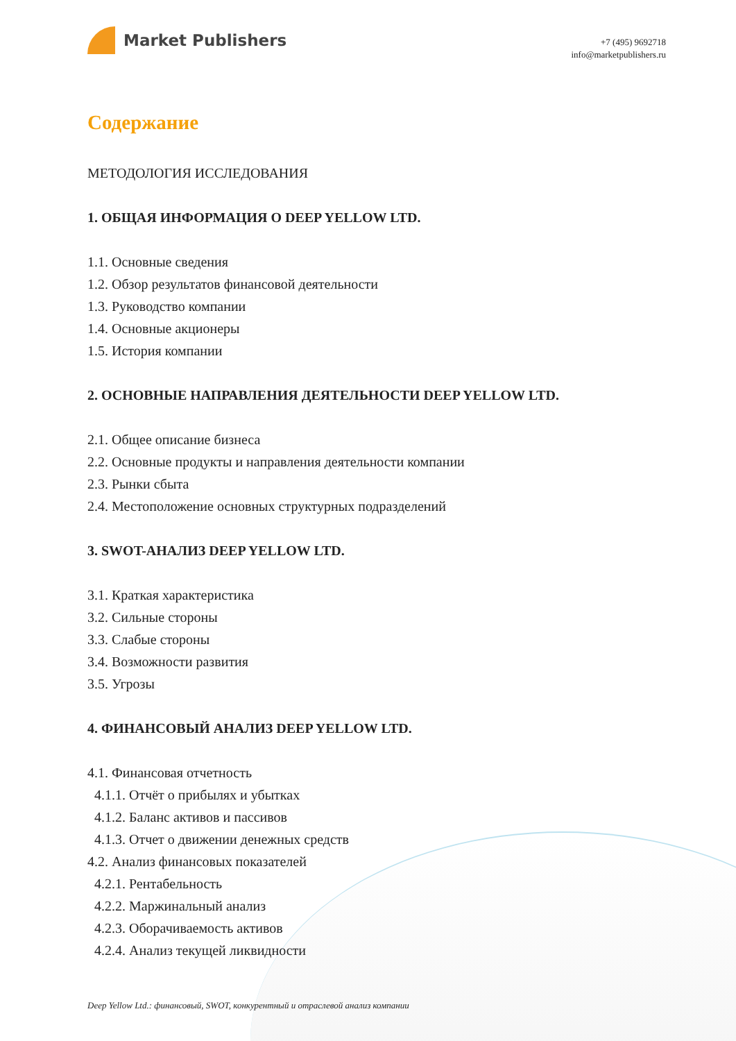Market Publishers
+7 (495) 9692718
info@marketpublishers.ru
Содержание
МЕТОДОЛОГИЯ ИССЛЕДОВАНИЯ
1. ОБЩАЯ ИНФОРМАЦИЯ О DEEP YELLOW LTD.
1.1. Основные сведения
1.2. Обзор результатов финансовой деятельности
1.3. Руководство компании
1.4. Основные акционеры
1.5. История компании
2. ОСНОВНЫЕ НАПРАВЛЕНИЯ ДЕЯТЕЛЬНОСТИ DEEP YELLOW LTD.
2.1. Общее описание бизнеса
2.2. Основные продукты и направления деятельности компании
2.3. Рынки сбыта
2.4. Местоположение основных структурных подразделений
3. SWOT-АНАЛИЗ DEEP YELLOW LTD.
3.1. Краткая характеристика
3.2. Сильные стороны
3.3. Слабые стороны
3.4. Возможности развития
3.5. Угрозы
4. ФИНАНСОВЫЙ АНАЛИЗ DEEP YELLOW LTD.
4.1. Финансовая отчетность
4.1.1. Отчёт о прибылях и убытках
4.1.2. Баланс активов и пассивов
4.1.3. Отчет о движении денежных средств
4.2. Анализ финансовых показателей
4.2.1. Рентабельность
4.2.2. Маржинальный анализ
4.2.3. Оборачиваемость активов
4.2.4. Анализ текущей ликвидности
Deep Yellow Ltd.: финансовый, SWOT, конкурентный и отраслевой анализ компании